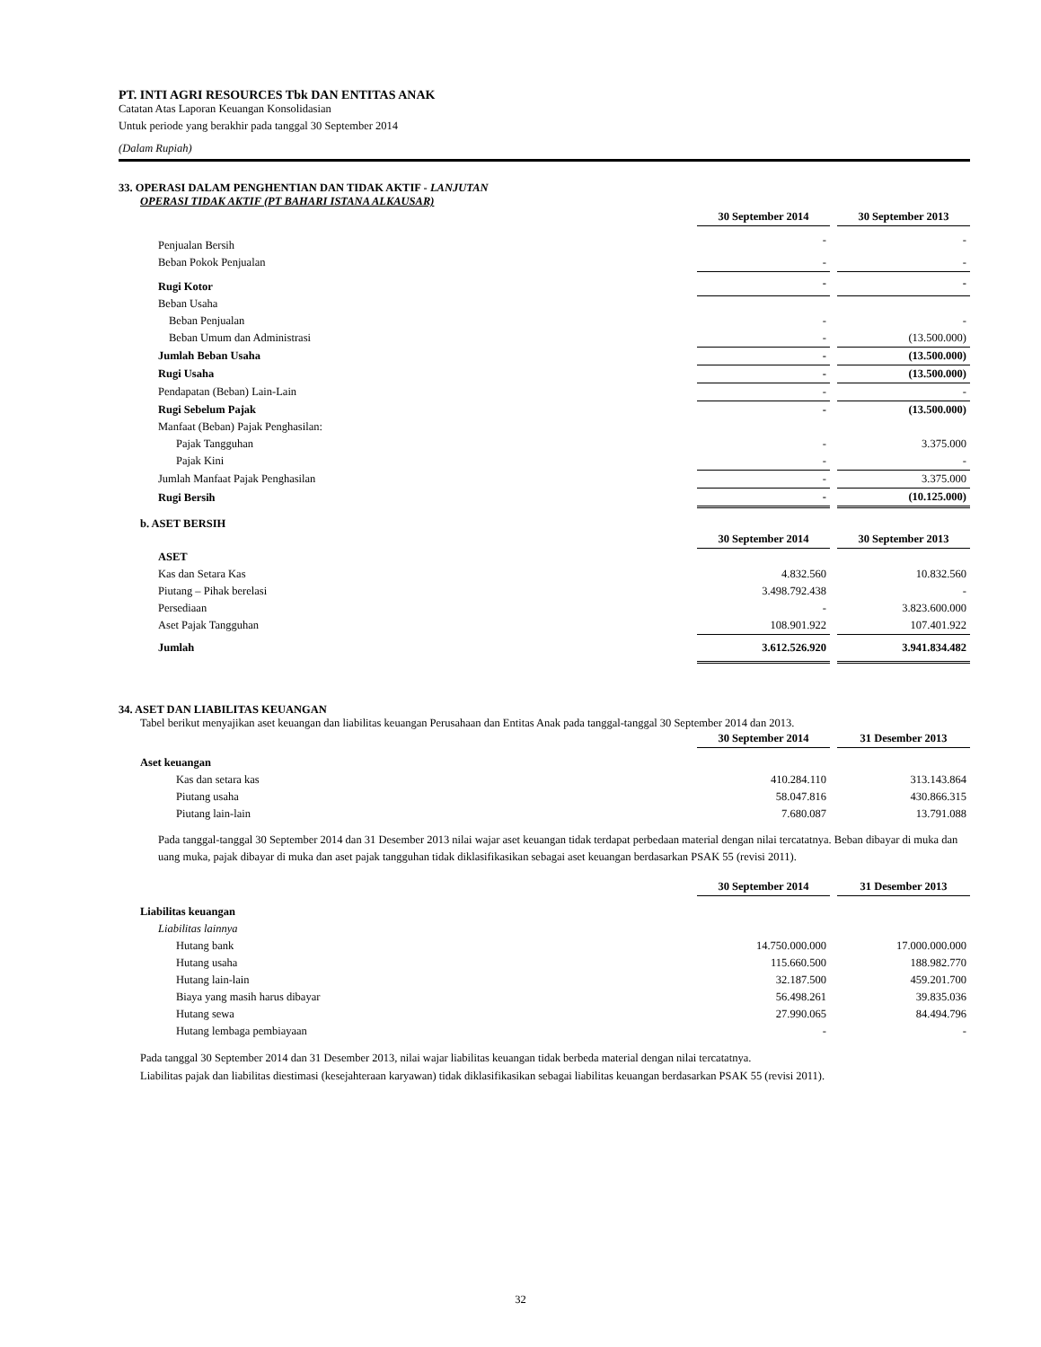PT. INTI AGRI RESOURCES Tbk DAN ENTITAS ANAK
Catatan Atas Laporan Keuangan Konsolidasian
Untuk periode yang berakhir pada tanggal 30 September 2014
(Dalam Rupiah)
33. OPERASI DALAM PENGHENTIAN DAN TIDAK AKTIF - LANJUTAN
OPERASI TIDAK AKTIF (PT BAHARI ISTANA ALKAUSAR)
| | 30 September 2014 | | 30 September 2013 |
| Penjualan Bersih | - | | - |
| Beban Pokok Penjualan | - | | - |
| Rugi Kotor | - | | - |
| Beban Usaha | | | |
| Beban Penjualan | - | | - |
| Beban Umum dan Administrasi | - | | (13.500.000) |
| Jumlah Beban Usaha | - | | (13.500.000) |
| Rugi Usaha | - | | (13.500.000) |
| Pendapatan (Beban) Lain-Lain | - | | - |
| Rugi Sebelum Pajak | - | | (13.500.000) |
| Manfaat (Beban) Pajak Penghasilan: | | | |
| Pajak Tangguhan | - | | 3.375.000 |
| Pajak Kini | - | | - |
| Jumlah Manfaat Pajak Penghasilan | - | | 3.375.000 |
| Rugi Bersih | - | | (10.125.000) |
b. ASET BERSIH
| | 30 September 2014 | | 30 September 2013 |
| ASET | | | |
| Kas dan Setara Kas | 4.832.560 | | 10.832.560 |
| Piutang – Pihak berelasi | 3.498.792.438 | | - |
| Persediaan | - | | 3.823.600.000 |
| Aset Pajak Tangguhan | 108.901.922 | | 107.401.922 |
| Jumlah | 3.612.526.920 | | 3.941.834.482 |
34. ASET DAN LIABILITAS KEUANGAN
Tabel berikut menyajikan aset keuangan dan liabilitas keuangan Perusahaan dan Entitas Anak pada tanggal-tanggal 30 September 2014 dan 2013.
| | 30 September 2014 | | 31 Desember 2013 |
| Aset keuangan | | | |
| Kas dan setara kas | 410.284.110 | | 313.143.864 |
| Piutang usaha | 58.047.816 | | 430.866.315 |
| Piutang lain-lain | 7.680.087 | | 13.791.088 |
Pada tanggal-tanggal 30 September 2014 dan 31 Desember 2013 nilai wajar aset keuangan tidak terdapat perbedaan material dengan nilai tercatatnya. Beban dibayar di muka dan uang muka, pajak dibayar di muka dan aset pajak tangguhan tidak diklasifikasikan sebagai aset keuangan berdasarkan PSAK 55 (revisi 2011).
| | 30 September 2014 | | 31 Desember 2013 |
| Liabilitas keuangan | | | |
| Liabilitas lainnya | | | |
| Hutang bank | 14.750.000.000 | | 17.000.000.000 |
| Hutang usaha | 115.660.500 | | 188.982.770 |
| Hutang lain-lain | 32.187.500 | | 459.201.700 |
| Biaya yang masih harus dibayar | 56.498.261 | | 39.835.036 |
| Hutang sewa | 27.990.065 | | 84.494.796 |
| Hutang lembaga pembiayaan | - | | - |
Pada tanggal 30 September 2014 dan 31 Desember 2013, nilai wajar liabilitas keuangan tidak berbeda material dengan nilai tercatatnya.
Liabilitas pajak dan liabilitas diestimasi (kesejahteraan karyawan) tidak diklasifikasikan sebagai liabilitas keuangan berdasarkan PSAK 55 (revisi 2011).
32